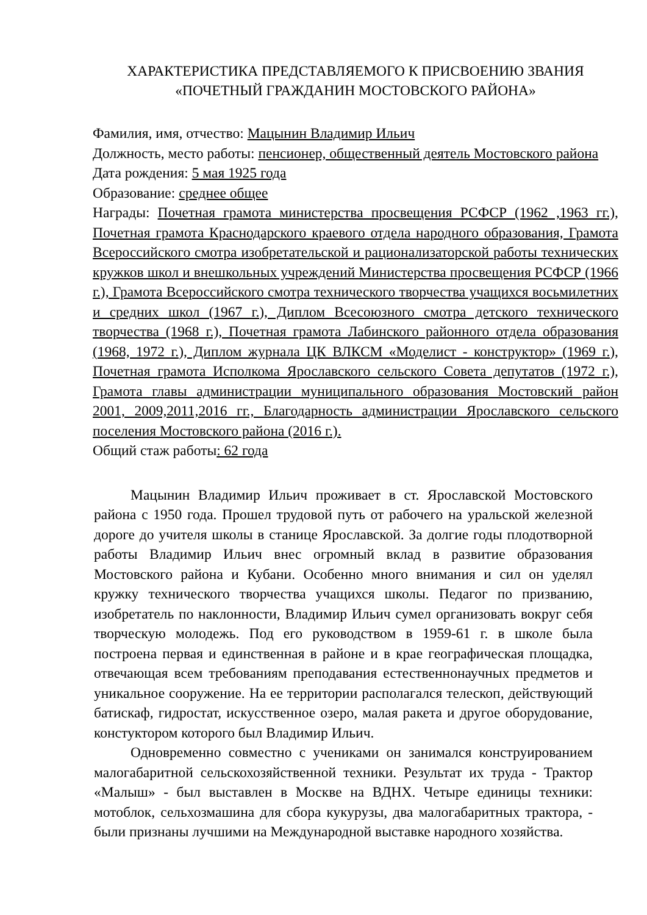ХАРАКТЕРИСТИКА ПРЕДСТАВЛЯЕМОГО К ПРИСВОЕНИЮ ЗВАНИЯ
«ПОЧЕТНЫЙ ГРАЖДАНИН МОСТОВСКОГО РАЙОНА»
Фамилия, имя, отчество: Мацынин Владимир Ильич
Должность, место работы: пенсионер, общественный деятель Мостовского района
Дата рождения: 5 мая 1925 года
Образование: среднее общее
Награды: Почетная грамота министерства просвещения РСФСР (1962 ,1963 гг.), Почетная грамота Краснодарского краевого отдела народного образования, Грамота Всероссийского смотра изобретательской и рационализаторской работы технических кружков школ и внешкольных учреждений Министерства просвещения РСФСР (1966 г.), Грамота Всероссийского смотра технического творчества учащихся восьмилетних и средних школ (1967 г.), Диплом Всесоюзного смотра детского технического творчества (1968 г.), Почетная грамота Лабинского районного отдела образования (1968, 1972 г.), Диплом журнала ЦК ВЛКСМ «Моделист - конструктор» (1969 г.), Почетная грамота Исполкома Ярославского сельского Совета депутатов (1972 г.), Грамота главы администрации муниципального образования Мостовский район 2001, 2009,2011,2016 гг., Благодарность администрации Ярославского сельского поселения Мостовского района (2016 г.).
Общий стаж работы: 62 года
Мацынин Владимир Ильич проживает в ст. Ярославской Мостовского района с 1950 года. Прошел трудовой путь от рабочего на уральской железной дороге до учителя школы в станице Ярославской. За долгие годы плодотворной работы Владимир Ильич внес огромный вклад в развитие образования Мостовского района и Кубани. Особенно много внимания и сил он уделял кружку технического творчества учащихся школы. Педагог по призванию, изобретатель по наклонности, Владимир Ильич сумел организовать вокруг себя творческую молодежь. Под его руководством в 1959-61 г. в школе была построена первая и единственная в районе и в крае географическая площадка, отвечающая всем требованиям преподавания естественнонаучных предметов и уникальное сооружение. На ее территории располагался телескоп, действующий батискаф, гидростат, искусственное озеро, малая ракета и другое оборудование, констуктором которого был Владимир Ильич.
Одновременно совместно с учениками он занимался конструированием малогабаритной сельскохозяйственной техники. Результат их труда - Трактор «Малыш» - был выставлен в Москве на ВДНХ. Четыре единицы техники: мотоблок, сельхозмашина для сбора кукурузы, два малогабаритных трактора, - были признаны лучшими на Международной выставке народного хозяйства.